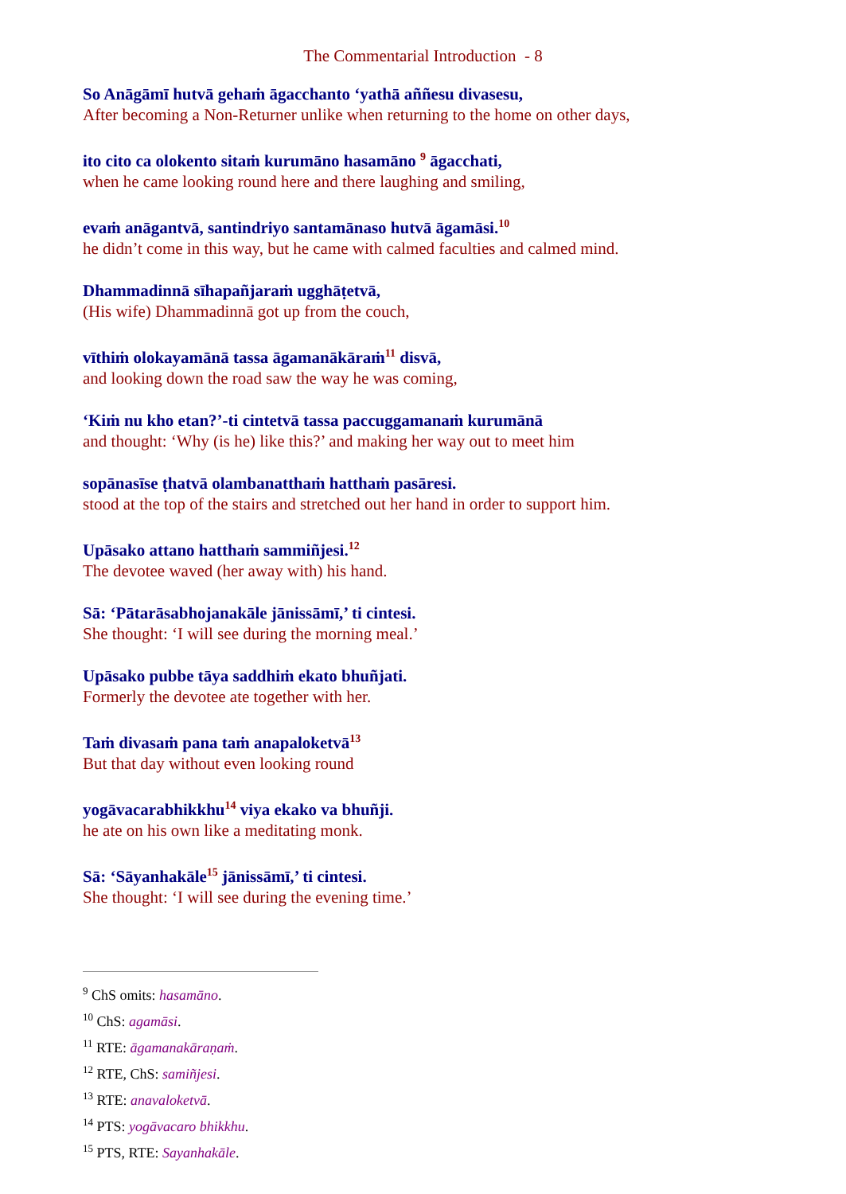The Commentarial Introduction - 8
So Anāgāmī hutvā gehaṁ āgacchanto ‘yathā aññesu divasesu,
After becoming a Non-Returner unlike when returning to the home on other days,
ito cito ca olokento sitaṁ kurumāno hasamāno <sup>9</sup> āgacchati,
when he came looking round here and there laughing and smiling,
evaṁ anāgantvā, santindriyo santamānaso hutvā āgamāsi.<sup>10</sup>
he didn’t come in this way, but he came with calmed faculties and calmed mind.
Dhammadinnā sīhapañjaraṁ ugghāṭetvā,
(His wife) Dhammadinnā got up from the couch,
vīthiṁ olokayamānā tassa āgamanākāraṁ<sup>11</sup> disvā,
and looking down the road saw the way he was coming,
‘Kiṁ nu kho etan?’-ti cintetvā tassa paccuggamanaṁ kurumānā
and thought: ‘Why (is he) like this?’ and making her way out to meet him
sopānasīse ṭhatvā olambanatthaṁ hatthaṁ pasāresi.
stood at the top of the stairs and stretched out her hand in order to support him.
Upāsako attano hatthaṁ sammiñjesi.<sup>12</sup>
The devotee waved (her away with) his hand.
Sā: ‘Pātarāsabhojanakāle jānissāmī,’ ti cintesi.
She thought: ‘I will see during the morning meal.’
Upāsako pubbe tāya saddhiṁ ekato bhuñjati.
Formerly the devotee ate together with her.
Taṁ divasaṁ pana taṁ anapaloketvā<sup>13</sup>
But that day without even looking round
yogāvacarabhikkhu<sup>14</sup> viya ekako va bhuñji.
he ate on his own like a meditating monk.
Sā: ‘Sāyanhakāle<sup>15</sup> jānissāmī,’ ti cintesi.
She thought: ‘I will see during the evening time.’
<sup>9</sup> ChS omits: hasamāno.
<sup>10</sup> ChS: agamāsi.
<sup>11</sup> RTE: āgamanakāraṇaṁ.
<sup>12</sup> RTE, ChS: samiñjesi.
<sup>13</sup> RTE: anavaloketvā.
<sup>14</sup> PTS: yogāvacaro bhikkhu.
<sup>15</sup> PTS, RTE: Sayanhakāle.